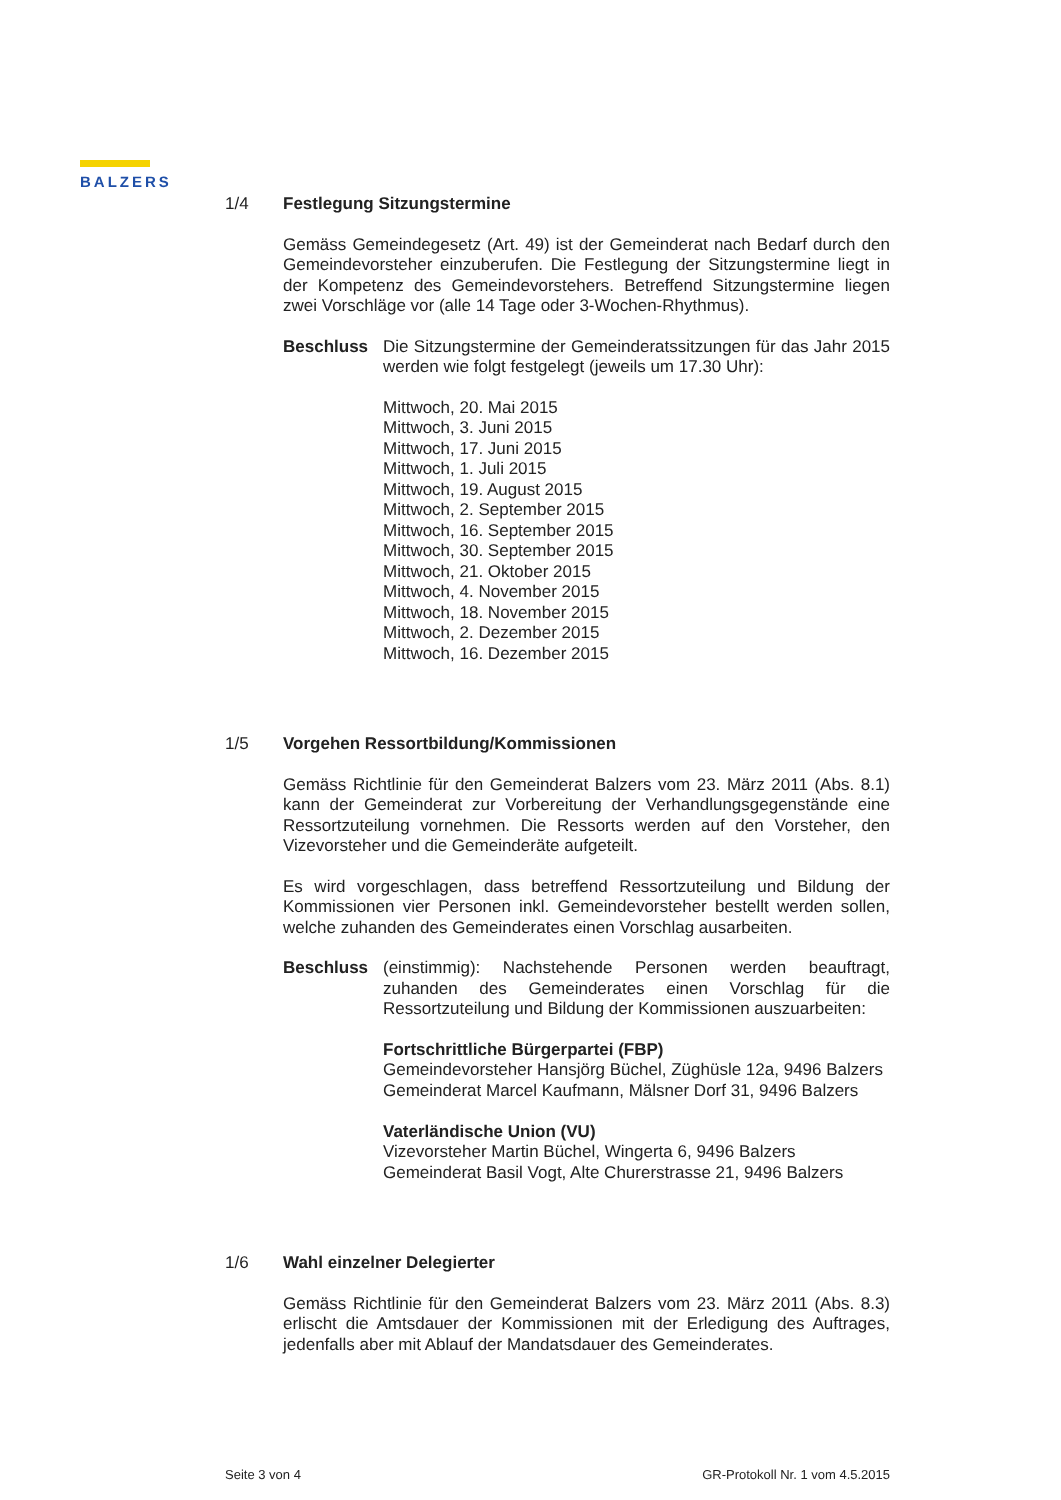BALZERS
1/4 Festlegung Sitzungstermine
Gemäss Gemeindegesetz (Art. 49) ist der Gemeinderat nach Bedarf durch den Gemeindevorsteher einzuberufen. Die Festlegung der Sitzungstermine liegt in der Kompetenz des Gemeindevorstehers. Betreffend Sitzungstermine liegen zwei Vorschläge vor (alle 14 Tage oder 3-Wochen-Rhythmus).
Beschluss Die Sitzungstermine der Gemeinderatssitzungen für das Jahr 2015 werden wie folgt festgelegt (jeweils um 17.30 Uhr):
Mittwoch, 20. Mai 2015
Mittwoch, 3. Juni 2015
Mittwoch, 17. Juni 2015
Mittwoch, 1. Juli 2015
Mittwoch, 19. August 2015
Mittwoch, 2. September 2015
Mittwoch, 16. September 2015
Mittwoch, 30. September 2015
Mittwoch, 21. Oktober 2015
Mittwoch, 4. November 2015
Mittwoch, 18. November 2015
Mittwoch, 2. Dezember 2015
Mittwoch, 16. Dezember 2015
1/5 Vorgehen Ressortbildung/Kommissionen
Gemäss Richtlinie für den Gemeinderat Balzers vom 23. März 2011 (Abs. 8.1) kann der Gemeinderat zur Vorbereitung der Verhandlungsgegenstände eine Ressortzuteilung vornehmen. Die Ressorts werden auf den Vorsteher, den Vizevorsteher und die Gemeinderäte aufgeteilt.
Es wird vorgeschlagen, dass betreffend Ressortzuteilung und Bildung der Kommissionen vier Personen inkl. Gemeindevorsteher bestellt werden sollen, welche zuhanden des Gemeinderates einen Vorschlag ausarbeiten.
Beschluss (einstimmig): Nachstehende Personen werden beauftragt, zuhanden des Gemeinderates einen Vorschlag für die Ressortzuteilung und Bildung der Kommissionen auszuarbeiten:
Fortschrittliche Bürgerpartei (FBP)
Gemeindevorsteher Hansjörg Büchel, Züghüsle 12a, 9496 Balzers
Gemeinderat Marcel Kaufmann, Mälsner Dorf 31, 9496 Balzers
Vaterländische Union (VU)
Vizevorsteher Martin Büchel, Wingerta 6, 9496 Balzers
Gemeinderat Basil Vogt, Alte Churerstrasse 21, 9496 Balzers
1/6 Wahl einzelner Delegierter
Gemäss Richtlinie für den Gemeinderat Balzers vom 23. März 2011 (Abs. 8.3) erlischt die Amtsdauer der Kommissionen mit der Erledigung des Auftrages, jedenfalls aber mit Ablauf der Mandatsdauer des Gemeinderates.
Seite 3 von 4 GR-Protokoll Nr. 1 vom 4.5.2015